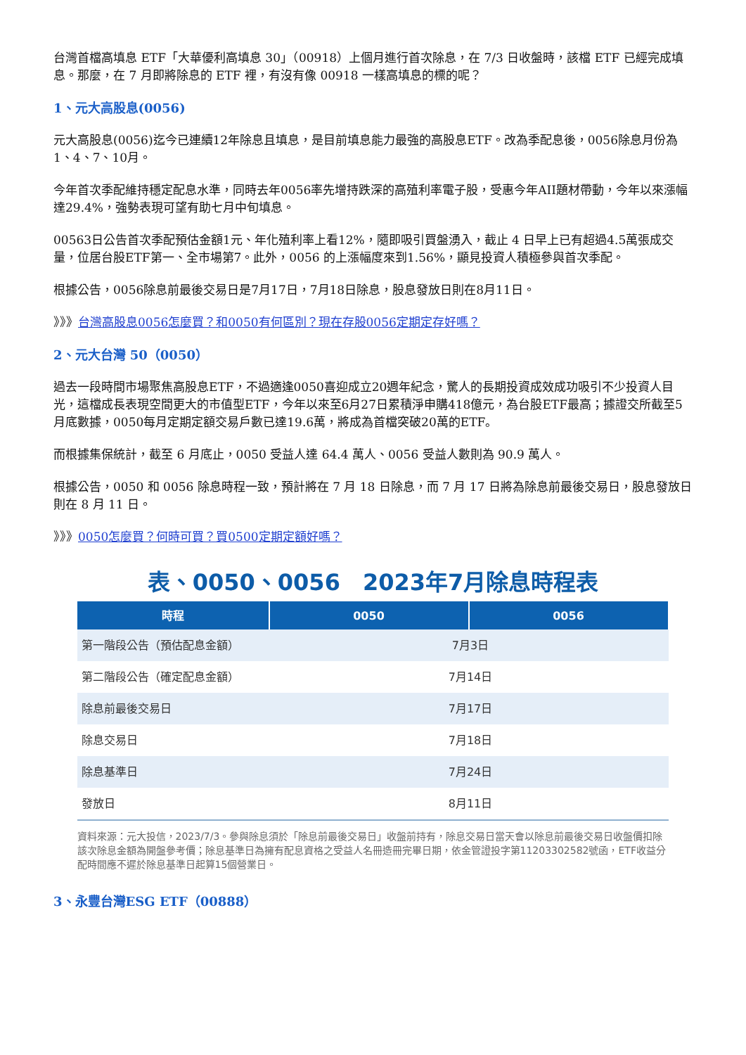台灣首檔高填息 ETF「大華優利高填息 30」（00918）上個月進行首次除息，在 7/3 日收盤時，該檔 ETF 已經完成填息。那麼，在 7 月即將除息的 ETF 裡，有沒有像 00918 一樣高填息的標的呢？
1、元大高股息(0056)
元大高股息(0056)迄今已連續12年除息且填息，是目前填息能力最強的高股息ETF。改為季配息後，0056除息月份為1、4、7、10月。
今年首次季配維持穩定配息水準，同時去年0056率先增持跌深的高殖利率電子股，受惠今年AII題材帶動，今年以來漲幅達29.4%，強勢表現可望有助七月中旬填息。
00563日公告首次季配預估金額1元、年化殖利率上看12%，隨即吸引買盤湧入，截止 4 日早上已有超過4.5萬張成交量，位居台股ETF第一、全市場第7。此外，0056 的上漲幅度來到1.56%，顯見投資人積極參與首次季配。
根據公告，0056除息前最後交易日是7月17日，7月18日除息，股息發放日則在8月11日。
》》》台灣高股息0056怎麼買？和0050有何區別？現在存股0056定期定存好嗎？
2、元大台灣 50（0050）
過去一段時間市場聚焦高股息ETF，不過適逢0050喜迎成立20週年紀念，驚人的長期投資成效成功吸引不少投資人目光，這檔成長表現空間更大的市值型ETF，今年以來至6月27日累積淨申購418億元，為台股ETF最高；據證交所截至5月底數據，0050每月定期定額交易戶數已達19.6萬，將成為首檔突破20萬的ETF。
而根據集保統計，截至 6 月底止，0050 受益人達 64.4 萬人、0056 受益人數則為 90.9 萬人。
根據公告，0050 和 0056 除息時程一致，預計將在 7 月 18 日除息，而 7 月 17 日將為除息前最後交易日，股息發放日則在 8 月 11 日。
》》》0050怎麼買？何時可買？買0500定期定額好嗎？
表、0050、0056　2023年7月除息時程表
| 時程 | 0050 | 0056 |
| --- | --- | --- |
| 第一階段公告（預估配息金額） | 7月3日 | |
| 第二階段公告（確定配息金額） | 7月14日 | |
| 除息前最後交易日 | 7月17日 | |
| 除息交易日 | 7月18日 | |
| 除息基準日 | 7月24日 | |
| 發放日 | 8月11日 | |
資料來源：元大投信，2023/7/3。參與除息須於「除息前最後交易日」收盤前持有，除息交易日當天會以除息前最後交易日收盤價扣除該次除息金額為開盤參考價；除息基準日為擁有配息資格之受益人名冊造冊完畢日期，依金管證投字第11203302582號函，ETF收益分配時間應不遲於除息基準日起算15個營業日。
3、永豐台灣ESG ETF（00888）